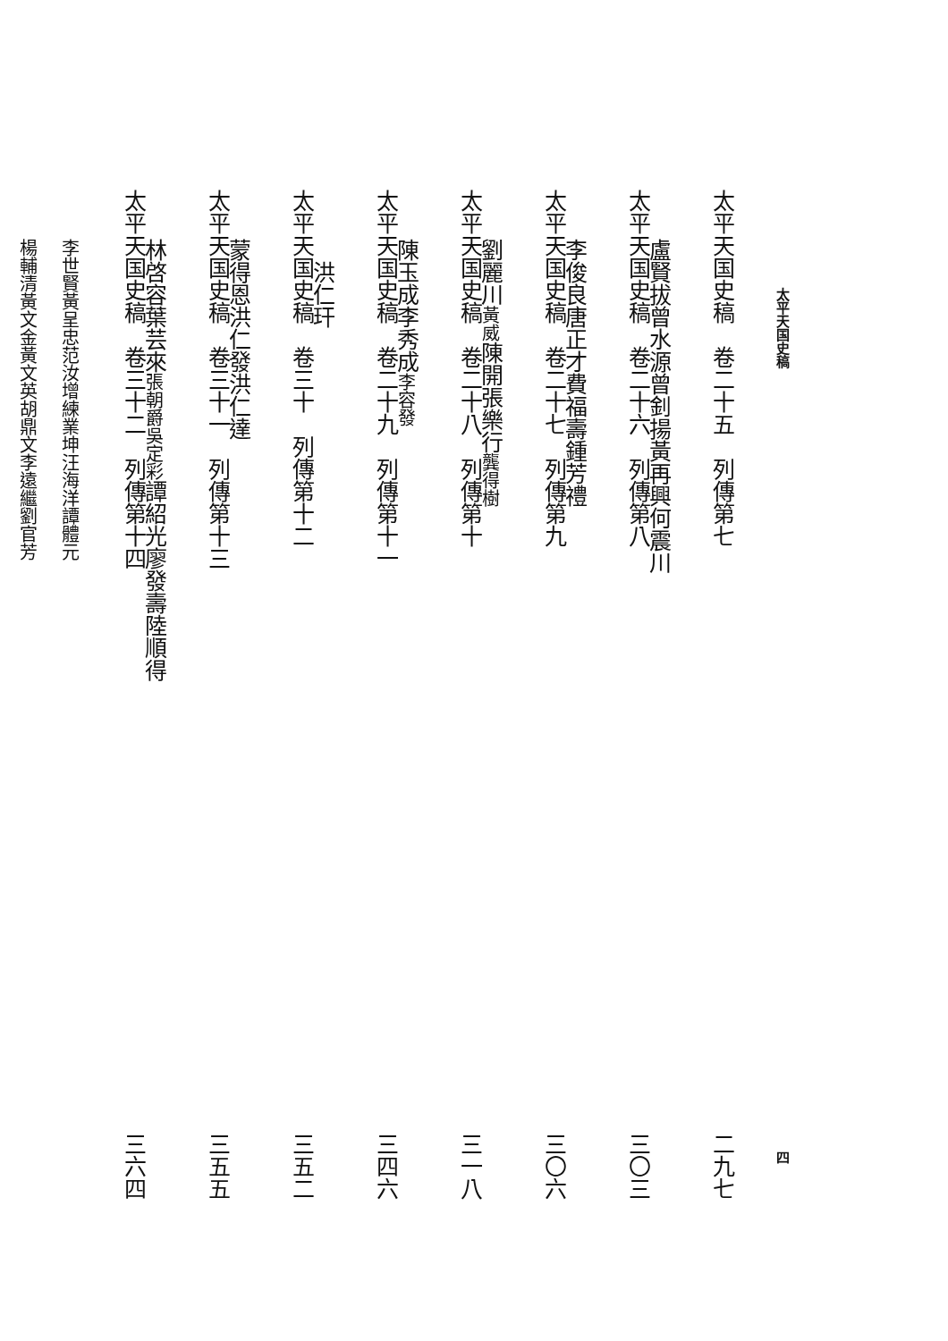太平天国史稿 四
太平天国史稿　卷二十五　列傳第七 二九七
盧賢拔 曾水源 曾釗揚 黃再興 何震川
太平天国史稿　卷二十六　列傳第八 三〇三
李俊良 唐正才 費福壽 鍾芳禮
太平天国史稿　卷二十七　列傳第九 三〇六
劉麗川 黃威 陳開 張樂行 龔得樹
太平天国史稿　卷二十八　列傳第十 三一八
陳玉成 李秀成 李容發
太平天国史稿　卷二十九　列傳第十一 三四六
洪仁玕
太平天国史稿　卷三十　列傳第十二 三五二
蒙得恩 洪仁發 洪仁達
太平天国史稿　卷三十一　列傳第十三 三五五
林啓容 葉芸來 張朝爵 吳定彩 譚紹光 廖發壽 陸順得
太平天国史稿　卷三十二　列傳第十四 三六四
李世賢 黃呈忠 范汝增 練業坤 汪海洋 譚體元
楊輔清 黃文金 黃文英 胡鼎文 李遠繼 劉官芳